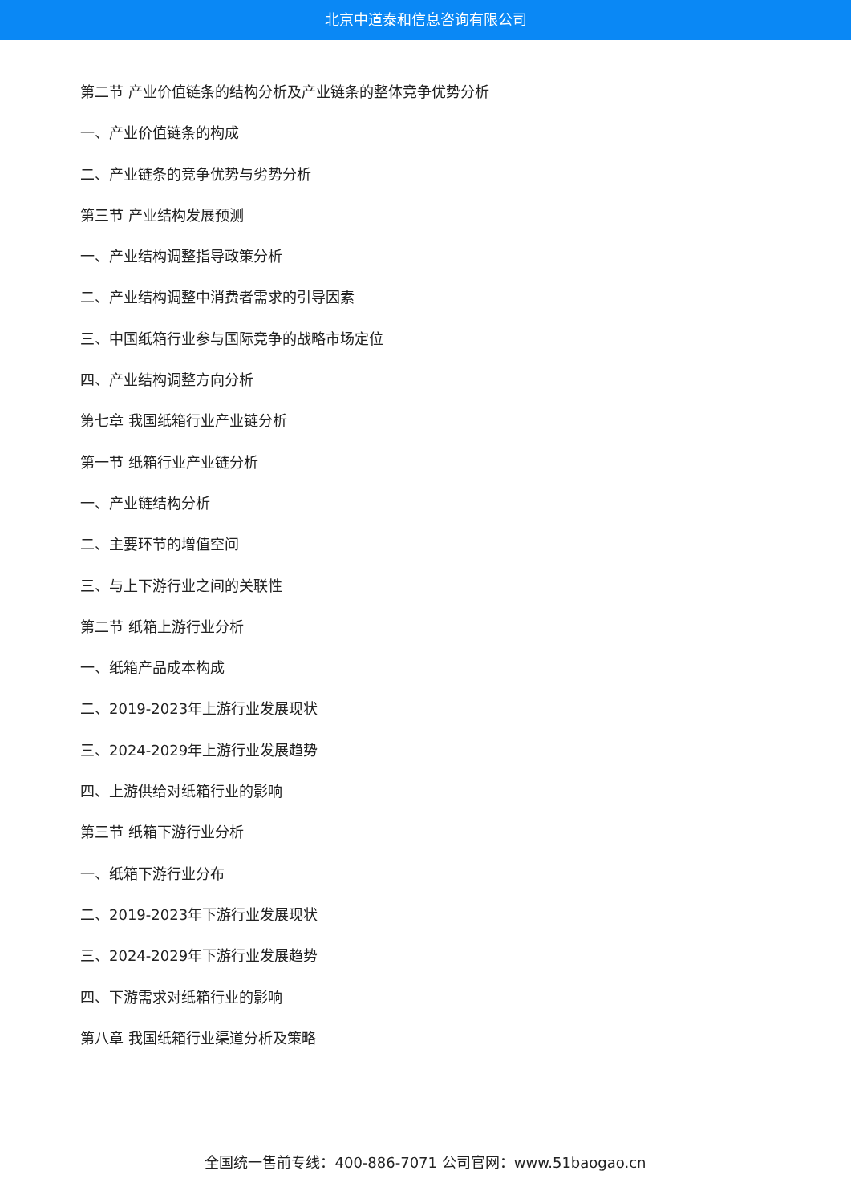北京中道泰和信息咨询有限公司
第二节 产业价值链条的结构分析及产业链条的整体竞争优势分析
一、产业价值链条的构成
二、产业链条的竞争优势与劣势分析
第三节 产业结构发展预测
一、产业结构调整指导政策分析
二、产业结构调整中消费者需求的引导因素
三、中国纸箱行业参与国际竞争的战略市场定位
四、产业结构调整方向分析
第七章 我国纸箱行业产业链分析
第一节 纸箱行业产业链分析
一、产业链结构分析
二、主要环节的增值空间
三、与上下游行业之间的关联性
第二节 纸箱上游行业分析
一、纸箱产品成本构成
二、2019-2023年上游行业发展现状
三、2024-2029年上游行业发展趋势
四、上游供给对纸箱行业的影响
第三节 纸箱下游行业分析
一、纸箱下游行业分布
二、2019-2023年下游行业发展现状
三、2024-2029年下游行业发展趋势
四、下游需求对纸箱行业的影响
第八章 我国纸箱行业渠道分析及策略
全国统一售前专线：400-886-7071 公司官网：www.51baogao.cn